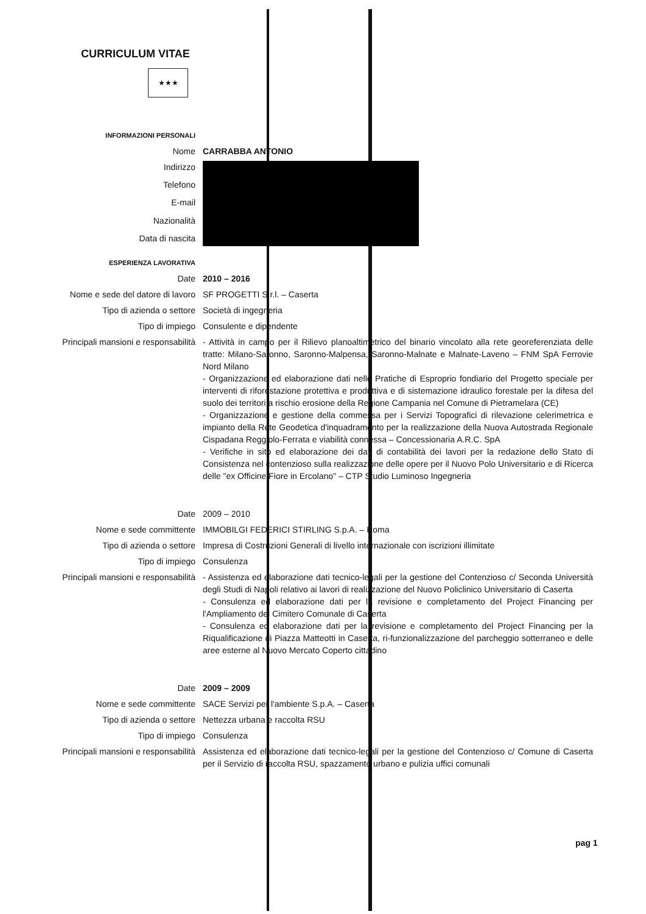CURRICULUM VITAE
★★★
| INFORMAZIONI PERSONALI | |
| Nome | CARRABBA ANTONIO |
| Indirizzo | |
| Telefono | |
| E-mail | |
| Nazionalità | |
| Data di nascita | |
| ESPERIENZA LAVORATIVA | |
| Date | 2010 – 2016 |
| Nome e sede del datore di lavoro | SF PROGETTI S.r.l. – Caserta |
| Tipo di azienda o settore | Società di ingegneria |
| Tipo di impiego | Consulente e dipendente |
| Principali mansioni e responsabilità | - Attività in campo per il Rilievo planoaltimetrico del binario vincolato alla rete georeferenziata delle tratte: Milano-Saronno, Saronno-Malpensa, Saronno-Malnate e Malnate-Laveno – FNM SpA Ferrovie Nord Milano - Organizzazione ed elaborazione dati nelle Pratiche di Esproprio fondiario del Progetto speciale per interventi di riforestazione protettiva e produttiva e di sistemazione idraulico forestale per la difesa del suolo dei territori a rischio erosione della Regione Campania nel Comune di Pietramelara (CE) - Organizzazione e gestione della commessa per i Servizi Topografici di rilevazione celerimetrica e impianto della Rete Geodetica d'inquadramento per la realizzazione della Nuova Autostrada Regionale Cispadana Reggiolo-Ferrata e viabilità connessa – Concessionaria A.R.C. SpA - Verifiche in sito ed elaborazione dei dati di contabilità dei lavori per la redazione dello Stato di Consistenza nel contenzioso sulla realizzazione delle opere per il Nuovo Polo Universitario e di Ricerca delle "ex Officine Fiore in Ercolano" – CTP Studio Luminoso Ingegneria |
| Date | 2009 – 2010 |
| Nome e sede committente | IMMOBILGI FEDERICI STIRLING S.p.A. – Roma |
| Tipo di azienda o settore | Impresa di Costruzioni Generali di livello internazionale con iscrizioni illimitate |
| Tipo di impiego | Consulenza |
| Principali mansioni e responsabilità | - Assistenza ed elaborazione dati tecnico-legali per la gestione del Contenzioso c/ Seconda Università degli Studi di Napoli relativo ai lavori di realizzazione del Nuovo Policlinico Universitario di Caserta - Consulenza ed elaborazione dati per la revisione e completamento del Project Financing per l'Ampliamento del Cimitero Comunale di Caserta - Consulenza ed elaborazione dati per la revisione e completamento del Project Financing per la Riqualificazione di Piazza Matteotti in Caserta, ri-funzionalizzazione del parcheggio sotterraneo e delle aree esterne al Nuovo Mercato Coperto cittadino |
| Date | 2009 – 2009 |
| Nome e sede committente | SACE Servizi per l'ambiente S.p.A. – Caserta |
| Tipo di azienda o settore | Nettezza urbana e raccolta RSU |
| Tipo di impiego | Consulenza |
| Principali mansioni e responsabilità | Assistenza ed elaborazione dati tecnico-legali per la gestione del Contenzioso c/ Comune di Caserta per il Servizio di raccolta RSU, spazzamento urbano e pulizia uffici comunali |
pag 1